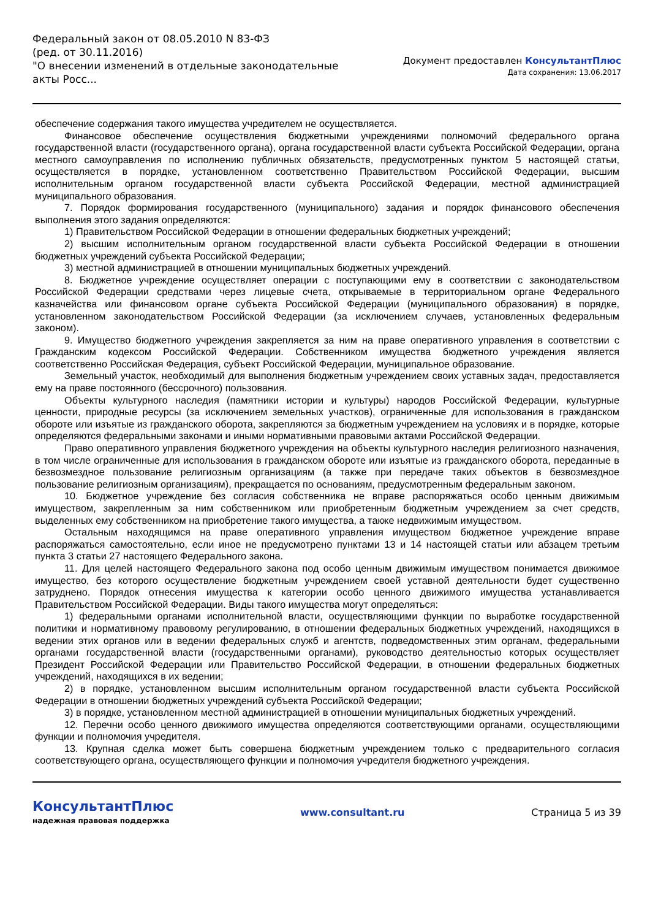Федеральный закон от 08.05.2010 N 83-ФЗ
(ред. от 30.11.2016)
"О внесении изменений в отдельные законодательные акты Росс...
Документ предоставлен КонсультантПлюс
Дата сохранения: 13.06.2017
обеспечение содержания такого имущества учредителем не осуществляется.
Финансовое обеспечение осуществления бюджетными учреждениями полномочий федерального органа государственной власти (государственного органа), органа государственной власти субъекта Российской Федерации, органа местного самоуправления по исполнению публичных обязательств, предусмотренных пунктом 5 настоящей статьи, осуществляется в порядке, установленном соответственно Правительством Российской Федерации, высшим исполнительным органом государственной власти субъекта Российской Федерации, местной администрацией муниципального образования.
7. Порядок формирования государственного (муниципального) задания и порядок финансового обеспечения выполнения этого задания определяются:
1) Правительством Российской Федерации в отношении федеральных бюджетных учреждений;
2) высшим исполнительным органом государственной власти субъекта Российской Федерации в отношении бюджетных учреждений субъекта Российской Федерации;
3) местной администрацией в отношении муниципальных бюджетных учреждений.
8. Бюджетное учреждение осуществляет операции с поступающими ему в соответствии с законодательством Российской Федерации средствами через лицевые счета, открываемые в территориальном органе Федерального казначейства или финансовом органе субъекта Российской Федерации (муниципального образования) в порядке, установленном законодательством Российской Федерации (за исключением случаев, установленных федеральным законом).
9. Имущество бюджетного учреждения закрепляется за ним на праве оперативного управления в соответствии с Гражданским кодексом Российской Федерации. Собственником имущества бюджетного учреждения является соответственно Российская Федерация, субъект Российской Федерации, муниципальное образование.
Земельный участок, необходимый для выполнения бюджетным учреждением своих уставных задач, предоставляется ему на праве постоянного (бессрочного) пользования.
Объекты культурного наследия (памятники истории и культуры) народов Российской Федерации, культурные ценности, природные ресурсы (за исключением земельных участков), ограниченные для использования в гражданском обороте или изъятые из гражданского оборота, закрепляются за бюджетным учреждением на условиях и в порядке, которые определяются федеральными законами и иными нормативными правовыми актами Российской Федерации.
Право оперативного управления бюджетного учреждения на объекты культурного наследия религиозного назначения, в том числе ограниченные для использования в гражданском обороте или изъятые из гражданского оборота, переданные в безвозмездное пользование религиозным организациям (а также при передаче таких объектов в безвозмездное пользование религиозным организациям), прекращается по основаниям, предусмотренным федеральным законом.
10. Бюджетное учреждение без согласия собственника не вправе распоряжаться особо ценным движимым имуществом, закрепленным за ним собственником или приобретенным бюджетным учреждением за счет средств, выделенных ему собственником на приобретение такого имущества, а также недвижимым имуществом.
Остальным находящимся на праве оперативного управления имуществом бюджетное учреждение вправе распоряжаться самостоятельно, если иное не предусмотрено пунктами 13 и 14 настоящей статьи или абзацем третьим пункта 3 статьи 27 настоящего Федерального закона.
11. Для целей настоящего Федерального закона под особо ценным движимым имуществом понимается движимое имущество, без которого осуществление бюджетным учреждением своей уставной деятельности будет существенно затруднено. Порядок отнесения имущества к категории особо ценного движимого имущества устанавливается Правительством Российской Федерации. Виды такого имущества могут определяться:
1) федеральными органами исполнительной власти, осуществляющими функции по выработке государственной политики и нормативному правовому регулированию, в отношении федеральных бюджетных учреждений, находящихся в ведении этих органов или в ведении федеральных служб и агентств, подведомственных этим органам, федеральными органами государственной власти (государственными органами), руководство деятельностью которых осуществляет Президент Российской Федерации или Правительство Российской Федерации, в отношении федеральных бюджетных учреждений, находящихся в их ведении;
2) в порядке, установленном высшим исполнительным органом государственной власти субъекта Российской Федерации в отношении бюджетных учреждений субъекта Российской Федерации;
3) в порядке, установленном местной администрацией в отношении муниципальных бюджетных учреждений.
12. Перечни особо ценного движимого имущества определяются соответствующими органами, осуществляющими функции и полномочия учредителя.
13. Крупная сделка может быть совершена бюджетным учреждением только с предварительного согласия соответствующего органа, осуществляющего функции и полномочия учредителя бюджетного учреждения.
КонсультантПлюс
надежная правовая поддержка
www.consultant.ru Страница 5 из 39